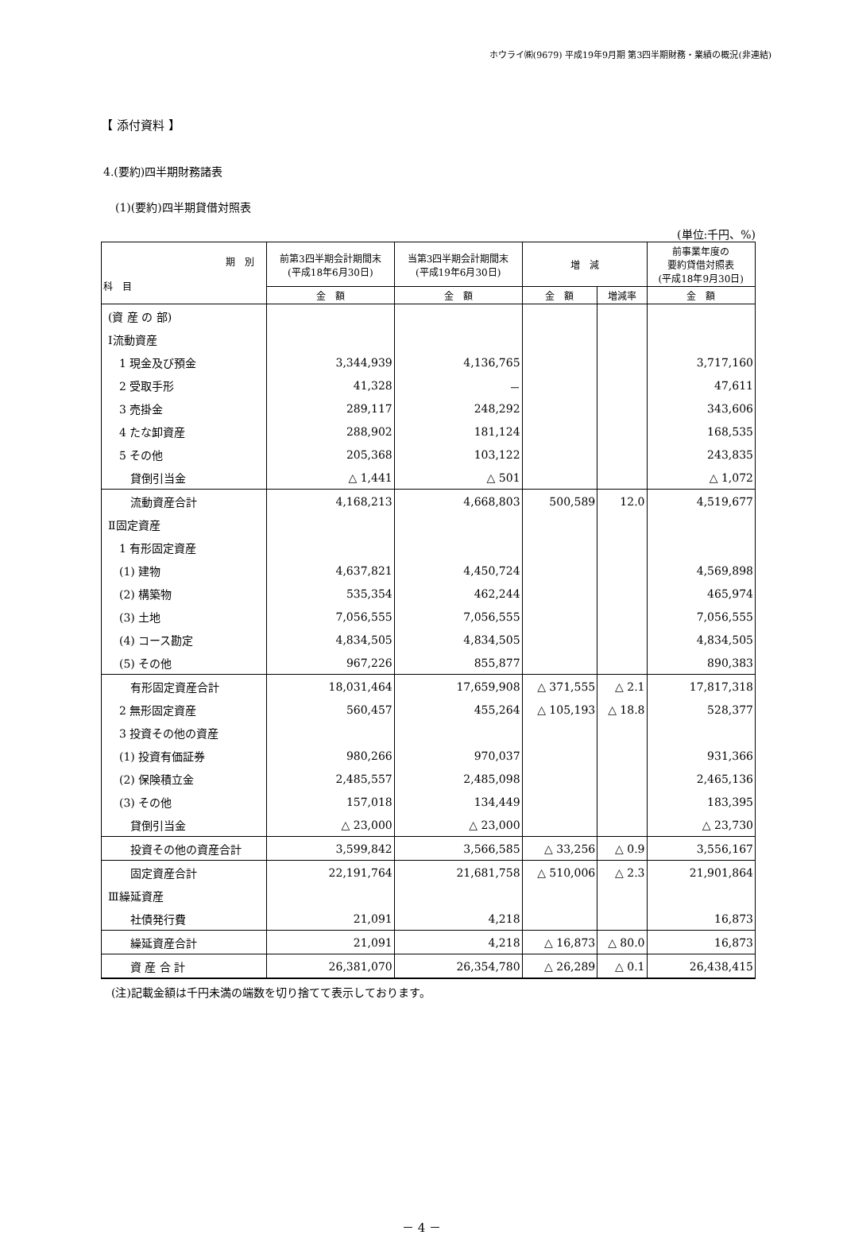ホウライ㈱(9679) 平成19年9月期 第3四半期財務・業績の概況(非連結)
【 添付資料 】
4.(要約)四半期財務諸表
(1)(要約)四半期貸借対照表
(単位:千円、%)
| 期 別 科 目 | 前第3四半期会計期間末 (平成18年6月30日) | 当第3四半期会計期間末 (平成19年6月30日) | 増 減 | | 前事業年度の 要約貸借対照表 (平成18年9月30日) |
| --- | --- | --- | --- | --- | --- |
| | 金 額 | 金 額 | 金 額 | 増減率 | 金 額 |
| (資 産 の 部) | | | | | |
| Ⅰ流動資産 | | | | | |
| 1 現金及び預金 | 3,344,939 | 4,136,765 | | | 3,717,160 |
| 2 受取手形 | 41,328 | － | | | 47,611 |
| 3 売掛金 | 289,117 | 248,292 | | | 343,606 |
| 4 たな卸資産 | 288,902 | 181,124 | | | 168,535 |
| 5 その他 | 205,368 | 103,122 | | | 243,835 |
| 貸倒引当金 | △ 1,441 | △ 501 | | | △ 1,072 |
| 流動資産合計 | 4,168,213 | 4,668,803 | 500,589 | 12.0 | 4,519,677 |
| Ⅱ固定資産 | | | | | |
| 1 有形固定資産 | | | | | |
| (1) 建物 | 4,637,821 | 4,450,724 | | | 4,569,898 |
| (2) 構築物 | 535,354 | 462,244 | | | 465,974 |
| (3) 土地 | 7,056,555 | 7,056,555 | | | 7,056,555 |
| (4) コース勘定 | 4,834,505 | 4,834,505 | | | 4,834,505 |
| (5) その他 | 967,226 | 855,877 | | | 890,383 |
| 有形固定資産合計 | 18,031,464 | 17,659,908 | △ 371,555 | △ 2.1 | 17,817,318 |
| 2 無形固定資産 | 560,457 | 455,264 | △ 105,193 | △ 18.8 | 528,377 |
| 3 投資その他の資産 | | | | | |
| (1) 投資有価証券 | 980,266 | 970,037 | | | 931,366 |
| (2) 保険積立金 | 2,485,557 | 2,485,098 | | | 2,465,136 |
| (3) その他 | 157,018 | 134,449 | | | 183,395 |
| 貸倒引当金 | △ 23,000 | △ 23,000 | | | △ 23,730 |
| 投資その他の資産合計 | 3,599,842 | 3,566,585 | △ 33,256 | △ 0.9 | 3,556,167 |
| 固定資産合計 | 22,191,764 | 21,681,758 | △ 510,006 | △ 2.3 | 21,901,864 |
| Ⅲ繰延資産 | | | | | |
| 社債発行費 | 21,091 | 4,218 | | | 16,873 |
| 繰延資産合計 | 21,091 | 4,218 | △ 16,873 | △ 80.0 | 16,873 |
| 資 産 合 計 | 26,381,070 | 26,354,780 | △ 26,289 | △ 0.1 | 26,438,415 |
(注)記載金額は千円未満の端数を切り捨てて表示しております。
－ 4 －